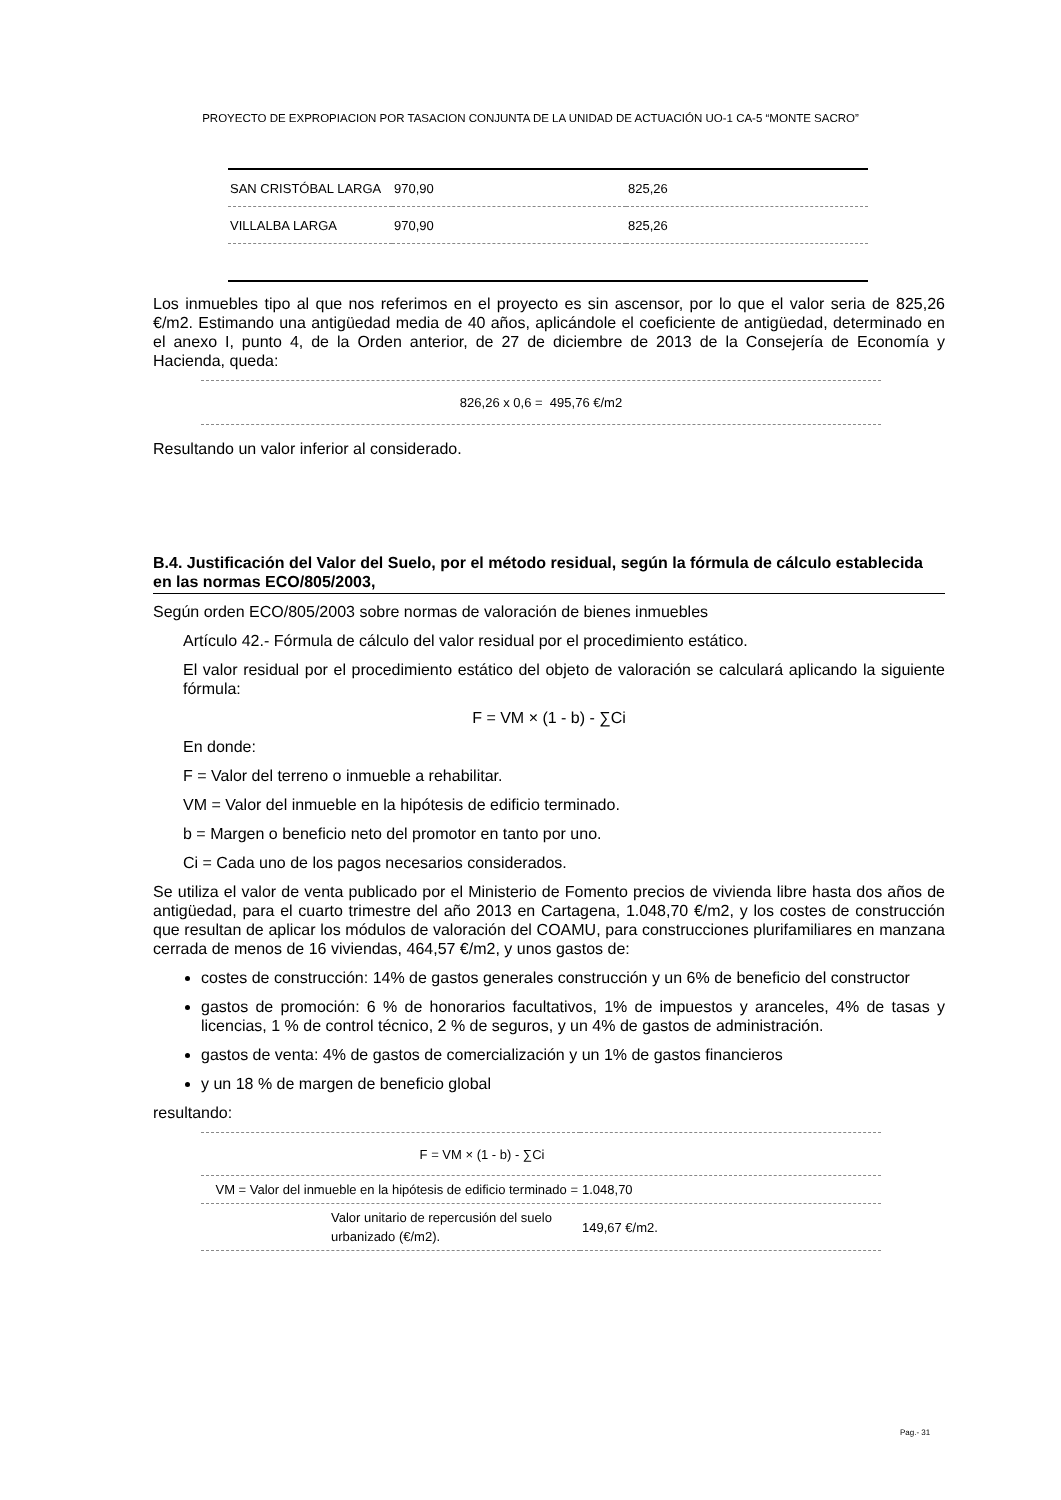PROYECTO DE EXPROPIACION POR TASACION CONJUNTA DE LA UNIDAD DE ACTUACIÓN UO-1 CA-5 “MONTE SACRO”
| SAN CRISTÓBAL LARGA | 970,90 | 825,26 |
| VILLALBA LARGA | 970,90 | 825,26 |
Los inmuebles tipo al que nos referimos en el proyecto es sin ascensor, por lo que el valor seria de 825,26 €/m2. Estimando una antigüedad media de 40 años, aplicándole el coeficiente de antigüedad, determinado en el anexo I, punto 4, de la Orden anterior, de 27 de diciembre de 2013 de la Consejería de Economía y Hacienda, queda:
826,26 x 0,6 = 495,76 €/m2
Resultando un valor inferior al considerado.
B.4. Justificación del Valor del Suelo, por el método residual, según la fórmula de cálculo establecida en las normas ECO/805/2003,
Según orden ECO/805/2003 sobre normas de valoración de bienes inmuebles
Artículo 42.- Fórmula de cálculo del valor residual por el procedimiento estático.
El valor residual por el procedimiento estático del objeto de valoración se calculará aplicando la siguiente fórmula:
F = VM × (1 - b) - ∑Ci
En donde:
F = Valor del terreno o inmueble a rehabilitar.
VM = Valor del inmueble en la hipótesis de edificio terminado.
b = Margen o beneficio neto del promotor en tanto por uno.
Ci = Cada uno de los pagos necesarios considerados.
Se utiliza el valor de venta publicado por el Ministerio de Fomento precios de vivienda libre hasta dos años de antigüedad, para el cuarto trimestre del año 2013 en Cartagena, 1.048,70 €/m2, y los costes de construcción que resultan de aplicar los módulos de valoración del COAMU, para construcciones plurifamiliares en manzana cerrada de menos de 16 viviendas, 464,57 €/m2, y unos gastos de:
costes de construcción: 14% de gastos generales construcción y un 6% de beneficio del constructor
gastos de promoción: 6 % de honorarios facultativos, 1% de impuestos y aranceles, 4% de tasas y licencias, 1 % de control técnico, 2 % de seguros, y un 4% de gastos de administración.
gastos de venta: 4% de gastos de comercialización y un 1% de gastos financieros
y un 18 % de margen de beneficio global
resultando:
| F = VM × (1 - b) - ∑Ci | |
| VM = Valor del inmueble en la hipótesis de edificio terminado = | 1.048,70 |
| Valor unitario de repercusión del suelo urbanizado (€/m2). | 149,67 €/m2. |
Pag.- 31